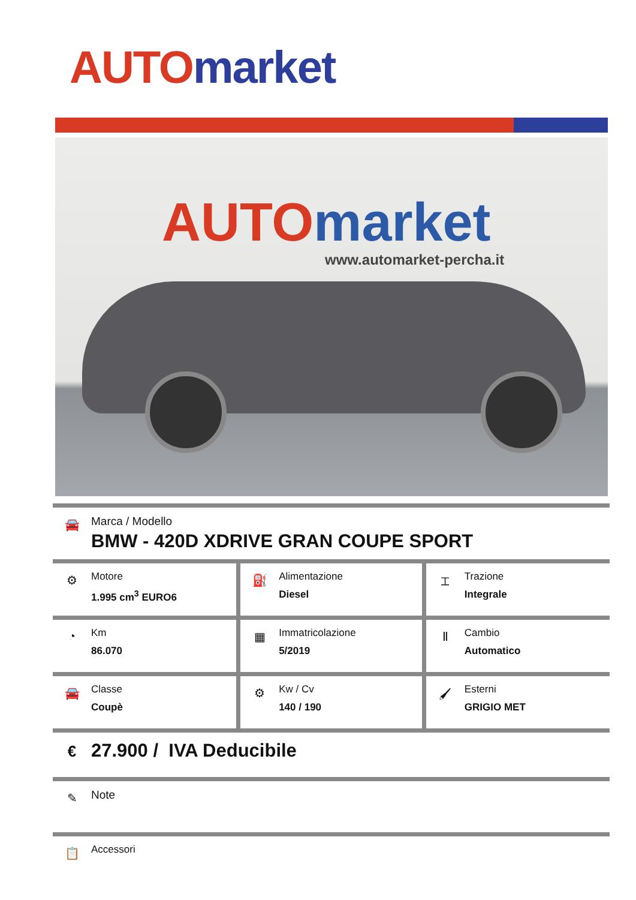AUTO market
AUTO market
www.automarket-percha.it
🚘
Marca / Modello
BMW - 420D XDRIVE GRAN COUPE SPORT
| ⚙ Motore 1.995 cm<sup>3</sup> EURO6 | ⛽ Alimentazione Diesel | ⌶ Trazione Integrale |
| ◔ Km 86.070 | ▦ Immatricolazione 5/2019 | Ⅱ Cambio Automatico |
| 🚘 Classe Coupè | ⚙ Kw / Cv 140 / 190 | 🖌 Esterni GRIGIO MET |
€
27.900 / IVA Deducibile
✎
Note
📋
Accessori